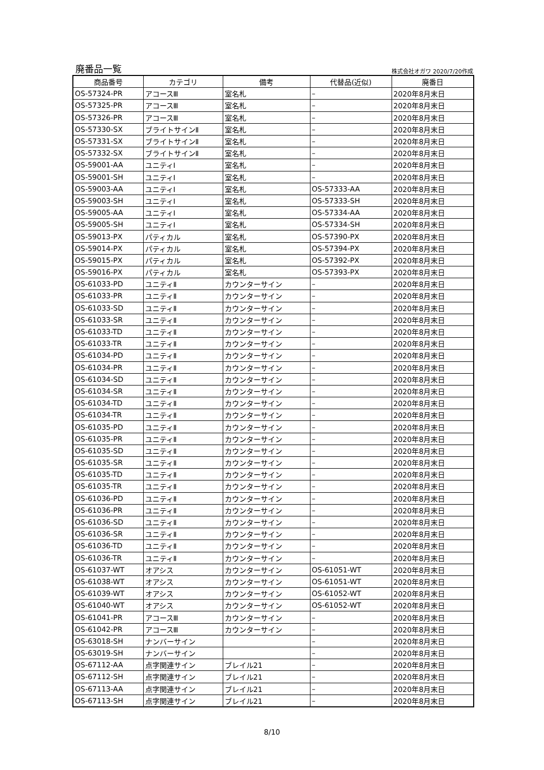廃番品一覧 株式会社オガワ 2020/7/20作成
| 商品番号 | カテゴリ | 備考 | 代替品(近似) | 廃番日 |
| --- | --- | --- | --- | --- |
| OS-57324-PR | アコースⅢ | 室名札 | – | 2020年8月末日 |
| OS-57325-PR | アコースⅢ | 室名札 | – | 2020年8月末日 |
| OS-57326-PR | アコースⅢ | 室名札 | – | 2020年8月末日 |
| OS-57330-SX | ブライトサインⅡ | 室名札 | – | 2020年8月末日 |
| OS-57331-SX | ブライトサインⅡ | 室名札 | – | 2020年8月末日 |
| OS-57332-SX | ブライトサインⅡ | 室名札 | – | 2020年8月末日 |
| OS-59001-AA | ユニティⅠ | 室名札 | – | 2020年8月末日 |
| OS-59001-SH | ユニティⅠ | 室名札 | – | 2020年8月末日 |
| OS-59003-AA | ユニティⅠ | 室名札 | OS-57333-AA | 2020年8月末日 |
| OS-59003-SH | ユニティⅠ | 室名札 | OS-57333-SH | 2020年8月末日 |
| OS-59005-AA | ユニティⅠ | 室名札 | OS-57334-AA | 2020年8月末日 |
| OS-59005-SH | ユニティⅠ | 室名札 | OS-57334-SH | 2020年8月末日 |
| OS-59013-PX | パティカル | 室名札 | OS-57390-PX | 2020年8月末日 |
| OS-59014-PX | パティカル | 室名札 | OS-57394-PX | 2020年8月末日 |
| OS-59015-PX | パティカル | 室名札 | OS-57392-PX | 2020年8月末日 |
| OS-59016-PX | パティカル | 室名札 | OS-57393-PX | 2020年8月末日 |
| OS-61033-PD | ユニティⅡ | カウンターサイン | – | 2020年8月末日 |
| OS-61033-PR | ユニティⅡ | カウンターサイン | – | 2020年8月末日 |
| OS-61033-SD | ユニティⅡ | カウンターサイン | – | 2020年8月末日 |
| OS-61033-SR | ユニティⅡ | カウンターサイン | – | 2020年8月末日 |
| OS-61033-TD | ユニティⅡ | カウンターサイン | – | 2020年8月末日 |
| OS-61033-TR | ユニティⅡ | カウンターサイン | – | 2020年8月末日 |
| OS-61034-PD | ユニティⅡ | カウンターサイン | – | 2020年8月末日 |
| OS-61034-PR | ユニティⅡ | カウンターサイン | – | 2020年8月末日 |
| OS-61034-SD | ユニティⅡ | カウンターサイン | – | 2020年8月末日 |
| OS-61034-SR | ユニティⅡ | カウンターサイン | – | 2020年8月末日 |
| OS-61034-TD | ユニティⅡ | カウンターサイン | – | 2020年8月末日 |
| OS-61034-TR | ユニティⅡ | カウンターサイン | – | 2020年8月末日 |
| OS-61035-PD | ユニティⅡ | カウンターサイン | – | 2020年8月末日 |
| OS-61035-PR | ユニティⅡ | カウンターサイン | – | 2020年8月末日 |
| OS-61035-SD | ユニティⅡ | カウンターサイン | – | 2020年8月末日 |
| OS-61035-SR | ユニティⅡ | カウンターサイン | – | 2020年8月末日 |
| OS-61035-TD | ユニティⅡ | カウンターサイン | – | 2020年8月末日 |
| OS-61035-TR | ユニティⅡ | カウンターサイン | – | 2020年8月末日 |
| OS-61036-PD | ユニティⅡ | カウンターサイン | – | 2020年8月末日 |
| OS-61036-PR | ユニティⅡ | カウンターサイン | – | 2020年8月末日 |
| OS-61036-SD | ユニティⅡ | カウンターサイン | – | 2020年8月末日 |
| OS-61036-SR | ユニティⅡ | カウンターサイン | – | 2020年8月末日 |
| OS-61036-TD | ユニティⅡ | カウンターサイン | – | 2020年8月末日 |
| OS-61036-TR | ユニティⅡ | カウンターサイン | – | 2020年8月末日 |
| OS-61037-WT | オアシス | カウンターサイン | OS-61051-WT | 2020年8月末日 |
| OS-61038-WT | オアシス | カウンターサイン | OS-61051-WT | 2020年8月末日 |
| OS-61039-WT | オアシス | カウンターサイン | OS-61052-WT | 2020年8月末日 |
| OS-61040-WT | オアシス | カウンターサイン | OS-61052-WT | 2020年8月末日 |
| OS-61041-PR | アコースⅢ | カウンターサイン | – | 2020年8月末日 |
| OS-61042-PR | アコースⅢ | カウンターサイン | – | 2020年8月末日 |
| OS-63018-SH | ナンバーサイン | | – | 2020年8月末日 |
| OS-63019-SH | ナンバーサイン | | – | 2020年8月末日 |
| OS-67112-AA | 点字関連サイン | ブレイル21 | – | 2020年8月末日 |
| OS-67112-SH | 点字関連サイン | ブレイル21 | – | 2020年8月末日 |
| OS-67113-AA | 点字関連サイン | ブレイル21 | – | 2020年8月末日 |
| OS-67113-SH | 点字関連サイン | ブレイル21 | – | 2020年8月末日 |
8/10